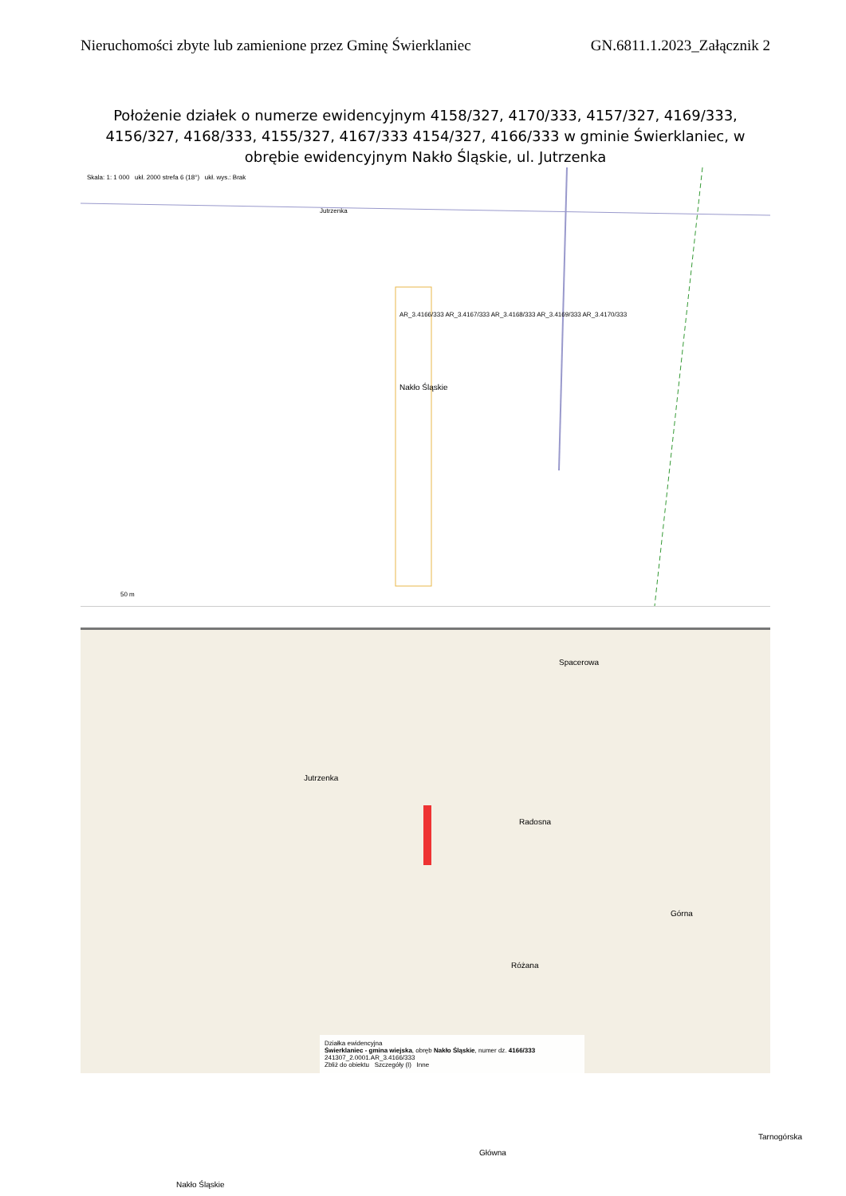Nieruchomości zbyte lub zamienione przez Gminę Świerklaniec GN.6811.1.2023_Załącznik 2
Położenie działek o numerze ewidencyjnym 4158/327, 4170/333, 4157/327, 4169/333, 4156/327, 4168/333, 4155/327, 4167/333 4154/327, 4166/333 w gminie Świerklaniec, w obrębie ewidencyjnym Nakło Śląskie, ul. Jutrzenka
Skala: 1: 1 000 ukł. 2000 strefa 6 (18°) ukł. wys.: Brak
Nakło Śląskie
AR_3.4166/333 AR_3.4167/333 AR_3.4168/333 AR_3.4169/333 AR_3.4170/333
Jutrzenka
50 m
Jutrzenka
Spacerowa
Radosna
Różana
Górna
Nakło Śląskie
Główna
Tarnogórska
Działka ewidencyjna
Świerklaniec - gmina wiejska, obręb Nakło Śląskie, numer dz. 4166/333
241307_2.0001.AR_3.4166/333
Zbliż do obiektu Szczegóły (I) Inne